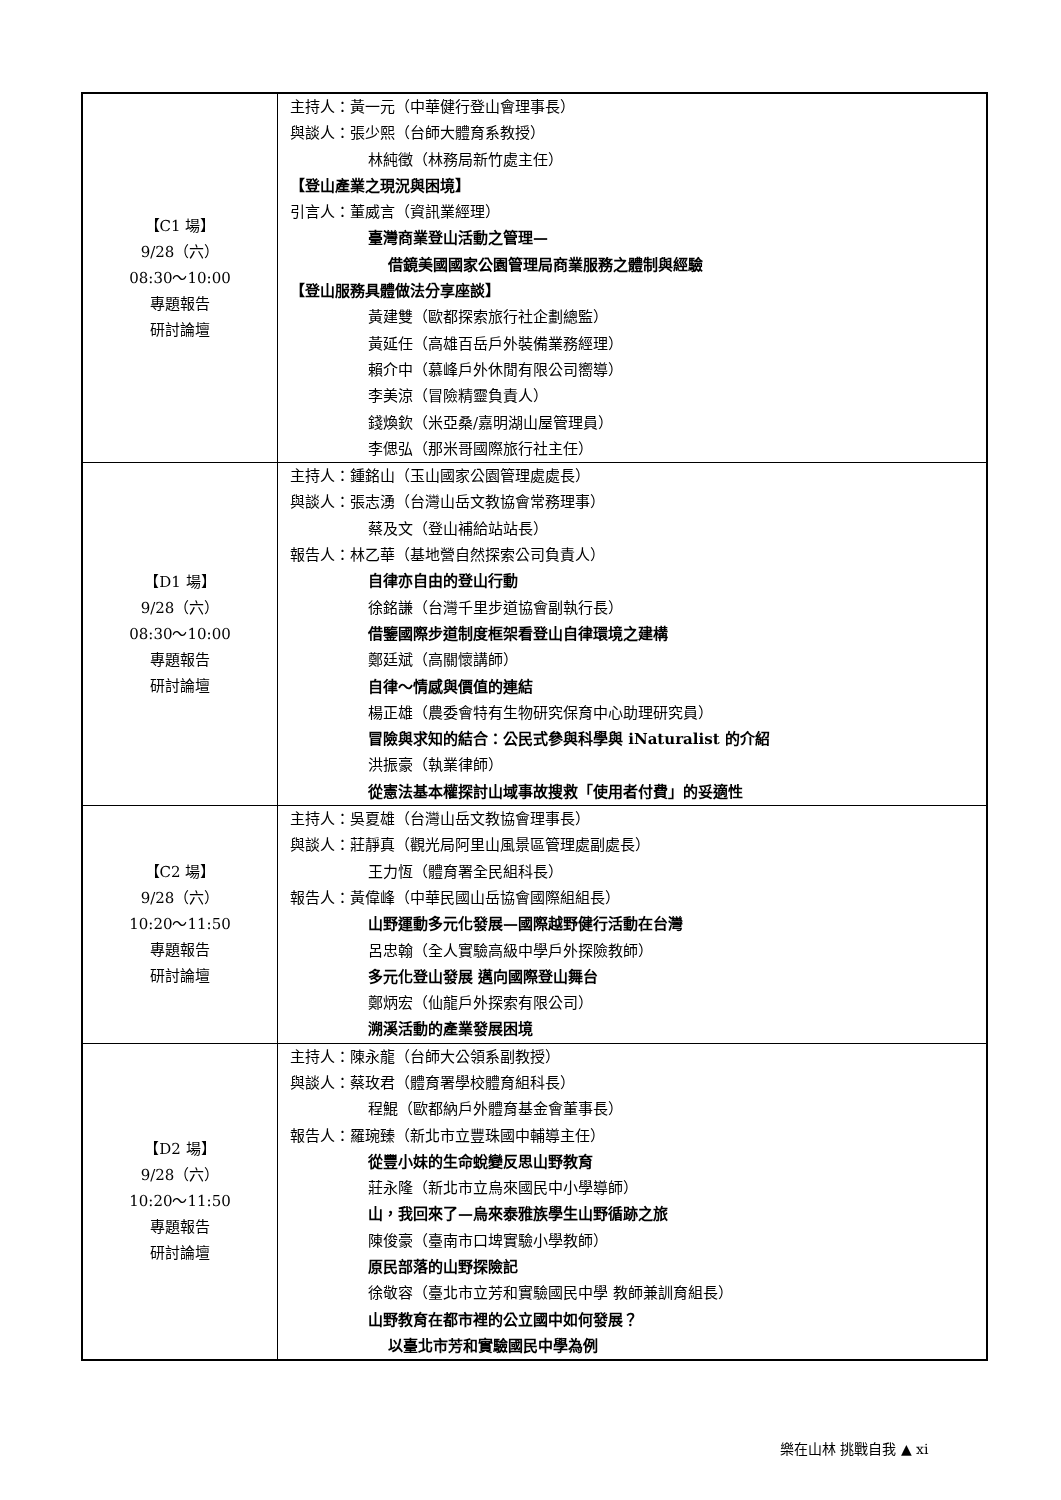| 【C1 場】 9/28（六） 08:30～10:00 專題報告 研討論壇 | 主持人：黃一元（中華健行登山會理事長） 與談人：張少熙（台師大體育系教授） 林純徵（林務局新竹處主任） 【登山產業之現況與困境】 引言人：董威言（資訊業經理） 臺灣商業登山活動之管理— 借鏡美國國家公園管理局商業服務之體制與經驗 【登山服務具體做法分享座談】 黃建雙（歐都探索旅行社企劃總監） 黃延任（高雄百岳戶外裝備業務經理） 賴介中（慕峰戶外休閒有限公司嚮導） 李美涼（冒險精靈負責人） 錢煥欽（米亞桑/嘉明湖山屋管理員） 李偲弘（那米哥國際旅行社主任） |
| 【D1 場】 9/28（六） 08:30～10:00 專題報告 研討論壇 | 主持人：鍾銘山（玉山國家公園管理處處長） 與談人：張志湧（台灣山岳文教協會常務理事） 蔡及文（登山補給站站長） 報告人：林乙華（基地營自然探索公司負責人） 自律亦自由的登山行動 徐銘謙（台灣千里步道協會副執行長） 借鑒國際步道制度框架看登山自律環境之建構 鄭廷斌（高關懷講師） 自律～情感與價值的連結 楊正雄（農委會特有生物研究保育中心助理研究員） 冒險與求知的結合：公民式參與科學與 iNaturalist 的介紹 洪振豪（執業律師） 從憲法基本權探討山域事故搜救「使用者付費」的妥適性 |
| 【C2 場】 9/28（六） 10:20～11:50 專題報告 研討論壇 | 主持人：吳夏雄（台灣山岳文教協會理事長） 與談人：莊靜真（觀光局阿里山風景區管理處副處長） 王力恆（體育署全民組科長） 報告人：黃偉峰（中華民國山岳協會國際組組長） 山野運動多元化發展—國際越野健行活動在台灣 呂忠翰（全人實驗高級中學戶外探險教師） 多元化登山發展 邁向國際登山舞台 鄭炳宏（仙龍戶外探索有限公司） 溯溪活動的產業發展困境 |
| 【D2 場】 9/28（六） 10:20～11:50 專題報告 研討論壇 | 主持人：陳永龍（台師大公領系副教授） 與談人：蔡玫君（體育署學校體育組科長） 程鯤（歐都納戶外體育基金會董事長） 報告人：羅琬臻（新北市立豐珠國中輔導主任） 從豐小妹的生命蛻變反思山野教育 莊永隆（新北市立烏來國民中小學導師） 山，我回來了—烏來泰雅族學生山野循跡之旅 陳俊豪（臺南市口埤實驗小學教師） 原民部落的山野探險記 徐敬容（臺北市立芳和實驗國民中學 教師兼訓育組長） 山野教育在都市裡的公立國中如何發展？ 以臺北市芳和實驗國民中學為例 |
樂在山林 挑戰自我 ▲ xi